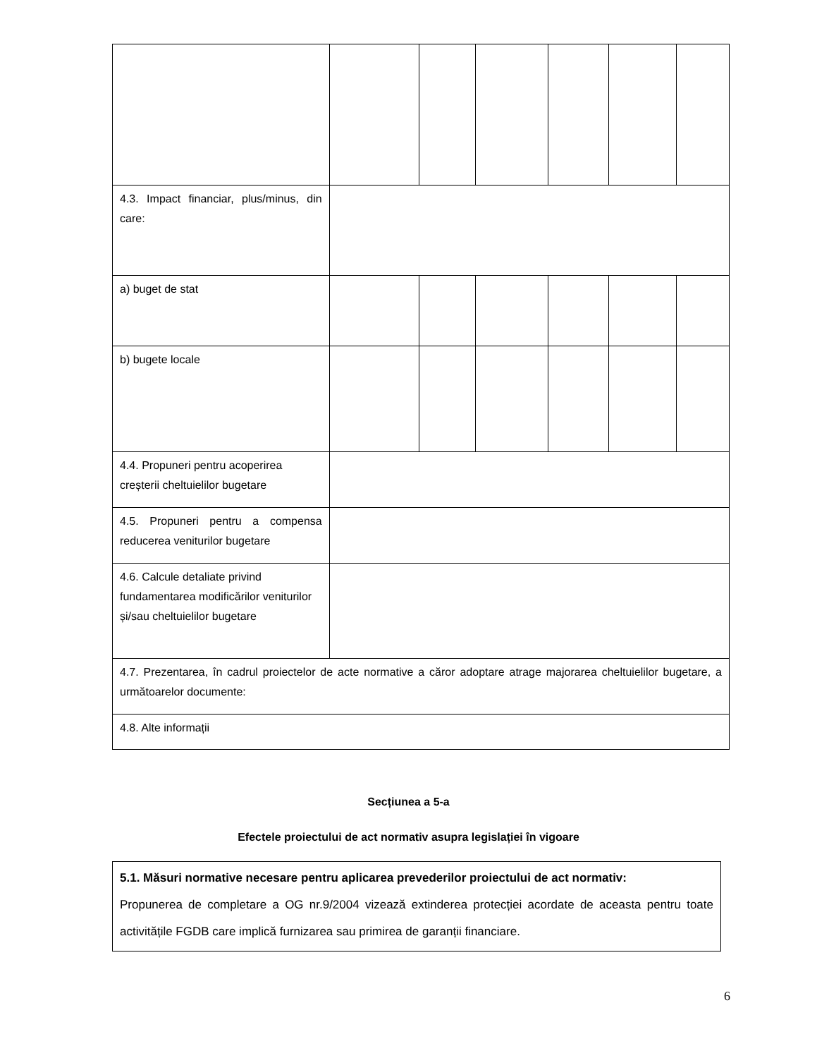| 4.3. Impact financiar, plus/minus, din care: | | | | | | |
| a) buget de stat | | | | | | |
| b) bugete locale | | | | | | |
| 4.4. Propuneri pentru acoperirea creșterii cheltuielilor bugetare | | | | | | |
| 4.5. Propuneri pentru a compensa reducerea veniturilor bugetare | | | | | | |
| 4.6. Calcule detaliate privind fundamentarea modificărilor veniturilor și/sau cheltuielilor bugetare | | | | | | |
| 4.7. Prezentarea, în cadrul proiectelor de acte normative a căror adoptare atrage majorarea cheltuielilor bugetare, a următoarelor documente: | | | | | | |
| 4.8. Alte informații | | | | | | |
Secțiunea a 5-a
Efectele proiectului de act normativ asupra legislației în vigoare
5.1. Măsuri normative necesare pentru aplicarea prevederilor proiectului de act normativ:
Propunerea de completare a OG nr.9/2004 vizează extinderea protecției acordate de aceasta pentru toate activitățile FGDB care implică furnizarea sau primirea de garanții financiare.
6